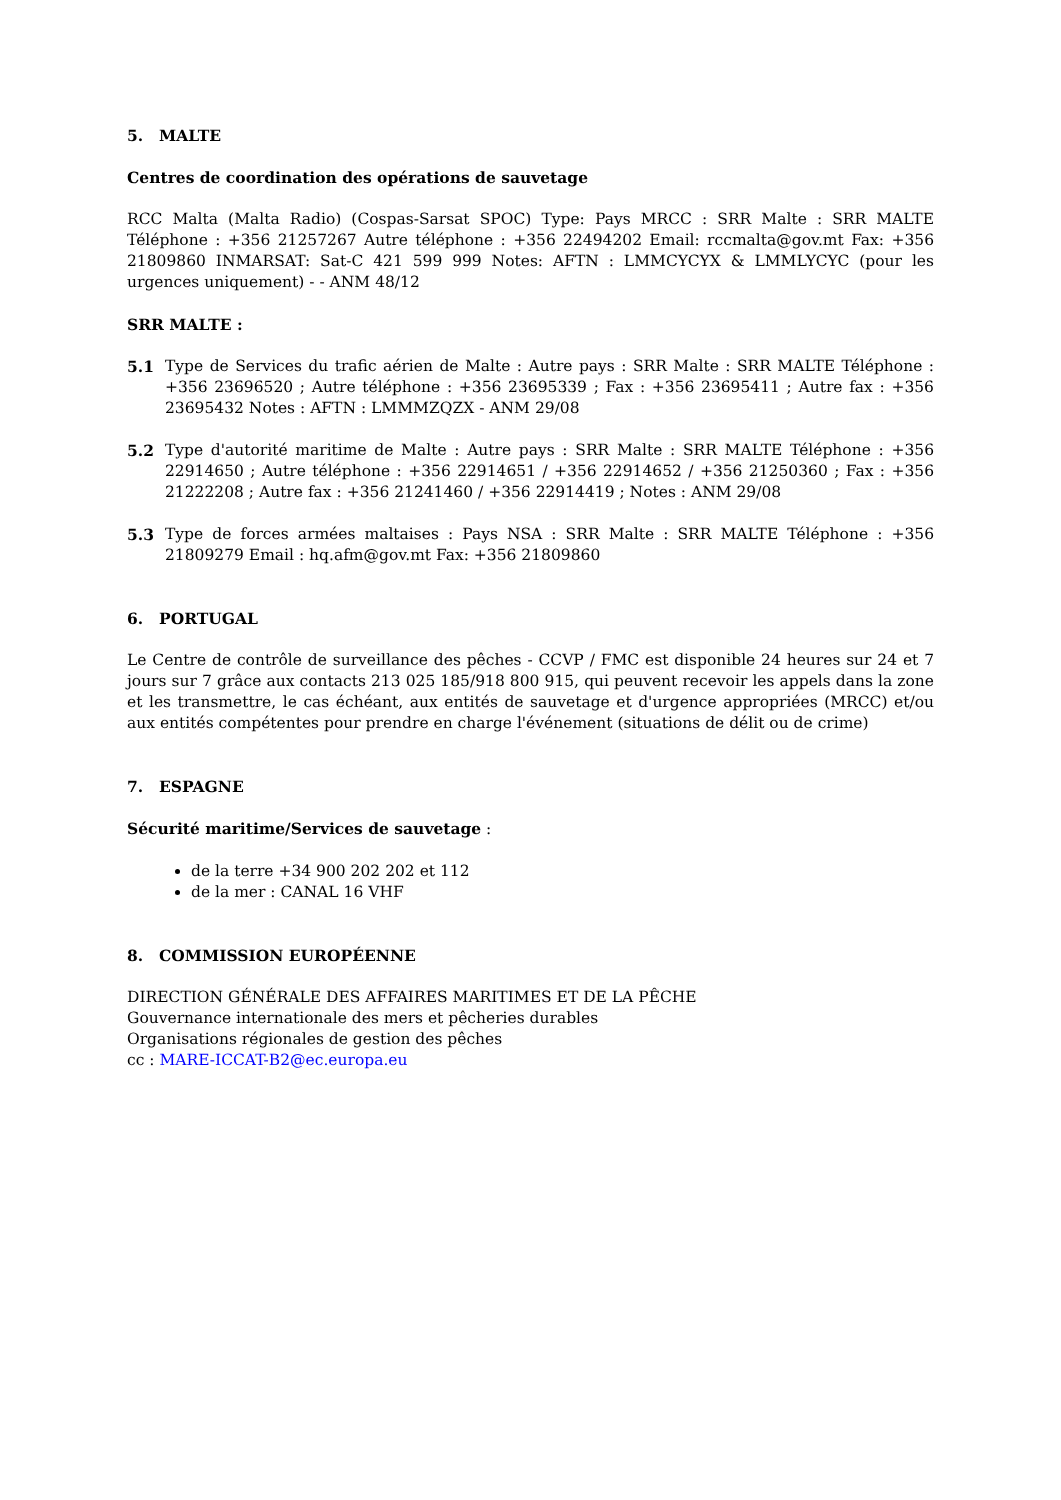5. MALTE
Centres de coordination des opérations de sauvetage
RCC Malta (Malta Radio) (Cospas-Sarsat SPOC) Type: Pays MRCC : SRR Malte : SRR MALTE Téléphone : +356 21257267 Autre téléphone : +356 22494202 Email: rccmalta@gov.mt Fax: +356 21809860 INMARSAT: Sat-C 421 599 999 Notes: AFTN : LMMCYCYX & LMMLYCYC (pour les urgences uniquement) - - ANM 48/12
SRR MALTE :
5.1 Type de Services du trafic aérien de Malte : Autre pays : SRR Malte : SRR MALTE Téléphone : +356 23696520 ; Autre téléphone : +356 23695339 ; Fax : +356 23695411 ; Autre fax : +356 23695432 Notes : AFTN : LMMMZQZX - ANM 29/08
5.2 Type d'autorité maritime de Malte : Autre pays : SRR Malte : SRR MALTE Téléphone : +356 22914650 ; Autre téléphone : +356 22914651 / +356 22914652 / +356 21250360 ; Fax : +356 21222208 ; Autre fax : +356 21241460 / +356 22914419 ; Notes : ANM 29/08
5.3 Type de forces armées maltaises : Pays NSA : SRR Malte : SRR MALTE Téléphone : +356 21809279 Email : hq.afm@gov.mt Fax: +356 21809860
6. PORTUGAL
Le Centre de contrôle de surveillance des pêches - CCVP / FMC est disponible 24 heures sur 24 et 7 jours sur 7 grâce aux contacts 213 025 185/918 800 915, qui peuvent recevoir les appels dans la zone et les transmettre, le cas échéant, aux entités de sauvetage et d'urgence appropriées (MRCC) et/ou aux entités compétentes pour prendre en charge l'événement (situations de délit ou de crime)
7. ESPAGNE
Sécurité maritime/Services de sauvetage :
de la terre +34 900 202 202 et 112
de la mer : CANAL 16 VHF
8. COMMISSION EUROPÉENNE
DIRECTION GÉNÉRALE DES AFFAIRES MARITIMES ET DE LA PÊCHE
Gouvernance internationale des mers et pêcheries durables
Organisations régionales de gestion des pêches
cc : MARE-ICCAT-B2@ec.europa.eu